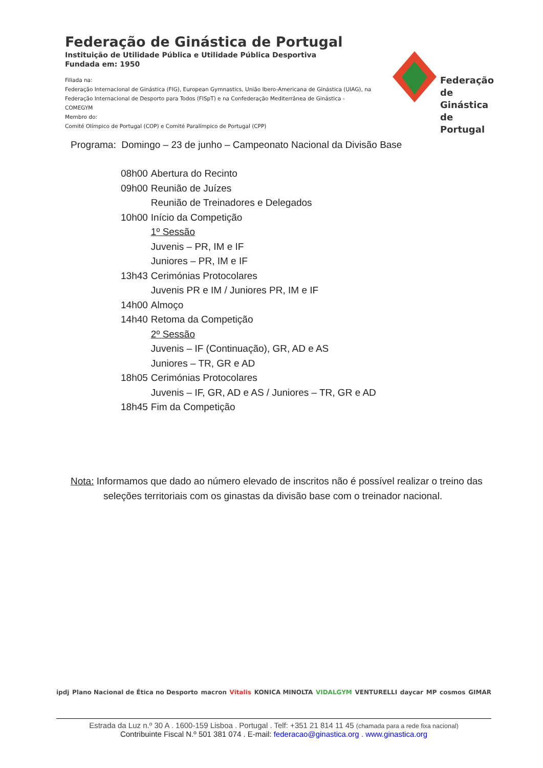Federação de Ginástica de Portugal
Instituição de Utilidade Pública e Utilidade Pública Desportiva
Fundada em: 1950
Filiada na:
Federação Internacional de Ginástica (FIG), European Gymnastics, União Ibero-Americana de Ginástica (UIAG), na Federação Internacional de Desporto para Todos (FISpT) e na Confederação Mediterrânea de Ginástica - COMEGYM
Membro do:
Comité Olímpico de Portugal (COP) e Comité Paralímpico de Portugal (CPP)
Federação
de Ginástica
de Portugal
Programa: Domingo – 23 de junho – Campeonato Nacional da Divisão Base
| 08h00 | Abertura do Recinto |
| 09h00 | Reunião de Juízes |
| | Reunião de Treinadores e Delegados |
| 10h00 | Início da Competição |
| | 1º Sessão |
| | Juvenis – PR, IM e IF |
| | Juniores – PR, IM e IF |
| 13h43 | Cerimónias Protocolares |
| | Juvenis PR e IM / Juniores PR, IM e IF |
| 14h00 | Almoço |
| 14h40 | Retoma da Competição |
| | 2º Sessão |
| | Juvenis – IF (Continuação), GR, AD e AS |
| | Juniores – TR, GR e AD |
| 18h05 | Cerimónias Protocolares |
| | Juvenis – IF, GR, AD e AS / Juniores – TR, GR e AD |
| 18h45 | Fim da Competição |
Nota: Informamos que dado ao número elevado de inscritos não é possível realizar o treino das
seleções territoriais com os ginastas da divisão base com o treinador nacional.
ipdj Plano Nacional de Ética no Desporto macron Vitalis KONICA MINOLTA VIDALGYM VENTURELLI daycar MP cosmos GIMAR
Estrada da Luz n.º 30 A . 1600-159 Lisboa . Portugal . Telf: +351 21 814 11 45 (chamada para a rede fixa nacional)
Contribuinte Fiscal N.º 501 381 074 . E-mail: federacao@ginastica.org . www.ginastica.org